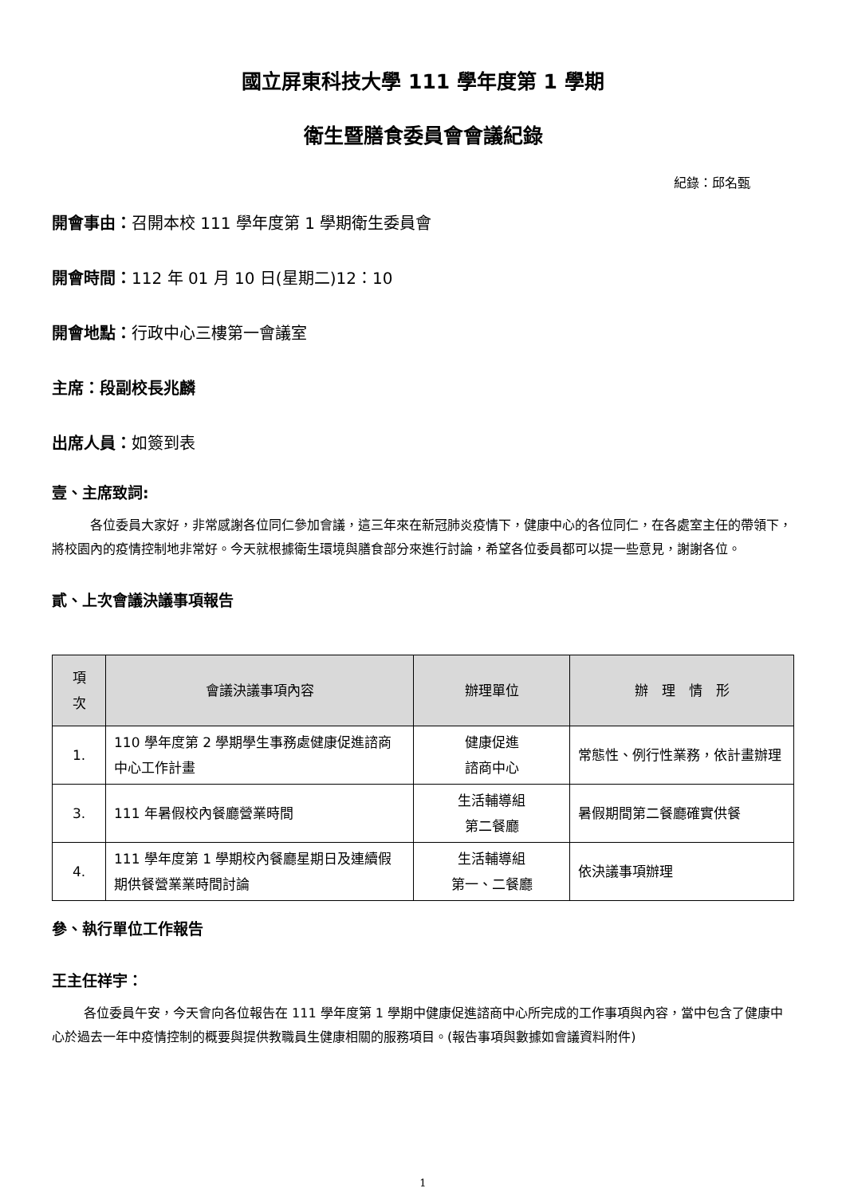國立屏東科技大學 111 學年度第 1 學期
衛生暨膳食委員會會議紀錄
紀錄：邱名甄
開會事由：召開本校 111 學年度第 1 學期衛生委員會
開會時間：112 年 01 月 10 日(星期二)12：10
開會地點：行政中心三樓第一會議室
主席：段副校長兆麟
出席人員：如簽到表
壹、主席致詞:
各位委員大家好，非常感謝各位同仁參加會議，這三年來在新冠肺炎疫情下，健康中心的各位同仁，在各處室主任的帶領下，將校園內的疫情控制地非常好。今天就根據衛生環境與膳食部分來進行討論，希望各位委員都可以提一些意見，謝謝各位。
貳、上次會議決議事項報告
| 項 次 | 會議決議事項內容 | 辦理單位 | 辦 理 情 形 |
| --- | --- | --- | --- |
| 1. | 110 學年度第 2 學期學生事務處健康促進諮商中心工作計畫 | 健康促進 諮商中心 | 常態性、例行性業務，依計畫辦理 |
| 3. | 111 年暑假校內餐廳營業時間 | 生活輔導組 第二餐廳 | 暑假期間第二餐廳確實供餐 |
| 4. | 111 學年度第 1 學期校內餐廳星期日及連續假期供餐營業業時間討論 | 生活輔導組 第一、二餐廳 | 依決議事項辦理 |
參、執行單位工作報告
王主任祥宇：
各位委員午安，今天會向各位報告在 111 學年度第 1 學期中健康促進諮商中心所完成的工作事項與內容，當中包含了健康中心於過去一年中疫情控制的概要與提供教職員生健康相關的服務項目。(報告事項與數據如會議資料附件)
1